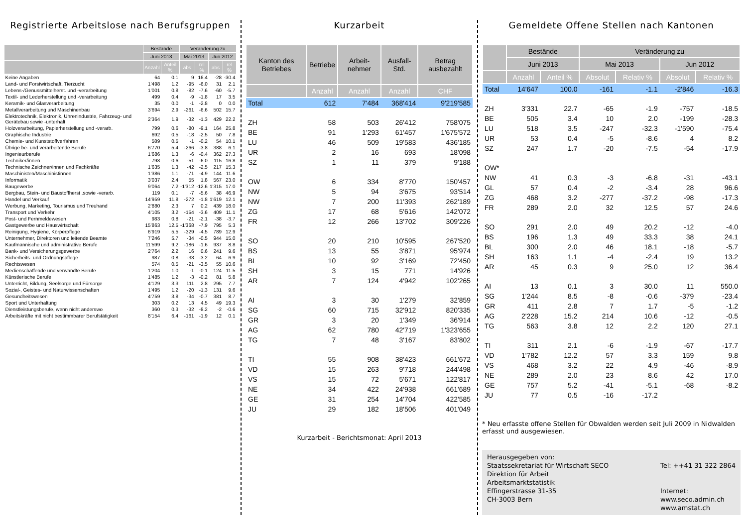Registrierte Arbeitslose nach Berufsgruppen
| | Bestände | | Veränderung zu | | | |
| --- | --- | --- | --- | --- | --- | --- |
| | Juni 2013 | | Mai 2013 | | Jun 2012 | |
| | Anzahl | Anteil % | abs | rel % | abs | rel % |
| Keine Angaben | 64 | 0.1 | 9 | 16.4 | -28 | -30.4 |
| Land- und Forstwirtschaft, Tierzucht | 1'498 | 1.2 | -95 | -6.0 | 31 | 2.1 |
| Lebens-/Genussmittelherst. und -verarbeitung | 1'001 | 0.8 | -82 | -7.6 | -60 | -5.7 |
| Textil- und Lederherstellung und -verarbeitung | 499 | 0.4 | -9 | -1.8 | 17 | 3.5 |
| Keramik- und Glasverarbeitung | 35 | 0.0 | -1 | -2.8 | 0 | 0.0 |
| Metallverarbeitung und Maschinenbau | 3'694 | 2.9 | -261 | -6.6 | 502 | 15.7 |
| Elektrotechnik, Elektronik, Uhrenindustrie, Fahrzeug- und Gerätebau sowie -unterhalt | 2'364 | 1.9 | -32 | -1.3 | 429 | 22.2 |
| Holzverarbeitung, Papierherstellung und -verarb. | 799 | 0.6 | -80 | -9.1 | 164 | 25.8 |
| Graphische Industrie | 692 | 0.5 | -18 | -2.5 | 50 | 7.8 |
| Chemie- und Kunststoffverfahren | 589 | 0.5 | -1 | -0.2 | 54 | 10.1 |
| Übrige be- und verarbeitende Berufe | 6'770 | 5.4 | -266 | -3.8 | 388 | 6.1 |
| Ingenieurberufe | 1'686 | 1.3 | -6 | -0.4 | 362 | 27.3 |
| Techniker/innen | 798 | 0.6 | -51 | -6.0 | 115 | 16.8 |
| Technische Zeichner/innen und Fachkräfte | 1'635 | 1.3 | -42 | -2.5 | 217 | 15.3 |
| Maschinisten/Maschinistinnen | 1'386 | 1.1 | -71 | -4.9 | 144 | 11.6 |
| Informatik | 3'037 | 2.4 | 55 | 1.8 | 567 | 23.0 |
| Baugewerbe | 9'064 | 7.2 | -1'312 | -12.6 | 1'315 | 17.0 |
| Bergbau, Stein- und Baustoffherst .sowie -verarb. | 119 | 0.1 | -7 | -5.6 | 38 | 46.9 |
| Handel und Verkauf | 14'959 | 11.8 | -272 | -1.8 | 1'619 | 12.1 |
| Werbung, Marketing, Tourismus und Treuhand | 2'880 | 2.3 | 7 | 0.2 | 439 | 18.0 |
| Transport und Verkehr | 4'105 | 3.2 | -154 | -3.6 | 409 | 11.1 |
| Post- und Fernmeldewesen | 983 | 0.8 | -21 | -2.1 | -38 | -3.7 |
| Gastgewerbe und Hauswirtschaft | 15'863 | 12.5 | -1'368 | -7.9 | 795 | 5.3 |
| Reinigung, Hygiene, Körperpflege | 6'919 | 5.5 | -329 | -4.5 | 789 | 12.9 |
| Unternehmer, Direktoren und leitende Beamte | 7'246 | 5.7 | -34 | -0.5 | 944 | 15.0 |
| Kaufmännische und administrative Berufe | 11'599 | 9.2 | -186 | -1.6 | 937 | 8.8 |
| Bank- und Versicherungsgewerbe | 2'764 | 2.2 | 16 | 0.6 | 241 | 9.6 |
| Sicherheits- und Ordnungspflege | 987 | 0.8 | -33 | -3.2 | 64 | 6.9 |
| Rechtswesen | 574 | 0.5 | -21 | -3.5 | 55 | 10.6 |
| Medienschaffende und verwandte Berufe | 1'204 | 1.0 | -1 | -0.1 | 124 | 11.5 |
| Künstlerische Berufe | 1'485 | 1.2 | -3 | -0.2 | 81 | 5.8 |
| Unterricht, Bildung, Seelsorge und Fürsorge | 4'129 | 3.3 | 111 | 2.8 | 295 | 7.7 |
| Sozial-, Geistes- und Naturwissenschaften | 1'495 | 1.2 | -20 | -1.3 | 131 | 9.6 |
| Gesundheitswesen | 4'759 | 3.8 | -34 | -0.7 | 381 | 8.7 |
| Sport und Unterhaltung | 303 | 0.2 | 13 | 4.5 | 49 | 19.3 |
| Dienstleistungsberufe, wenn nicht anderswo | 360 | 0.3 | -32 | -8.2 | -2 | -0.6 |
| Arbeitskräfte mit nicht bestimmbarer Berufstätigkeit | 8'154 | 6.4 | -161 | -1.9 | 12 | 0.1 |
Kurzarbeit
| Kanton des Betriebes | Betriebe | Arbeit-nehmer | Ausfall-Std. | Betrag ausbezahlt |
| --- | --- | --- | --- | --- |
| | Anzahl | Anzahl | Anzahl | CHF |
| Total | 612 | 7'484 | 368'414 | 9'219'585 |
| ZH | 58 | 503 | 26'412 | 758'075 |
| BE | 91 | 1'293 | 61'457 | 1'675'572 |
| LU | 46 | 509 | 19'583 | 436'185 |
| UR | 2 | 16 | 693 | 18'098 |
| SZ | 1 | 11 | 379 | 9'188 |
| OW | 6 | 334 | 8'770 | 150'457 |
| NW | 5 | 94 | 3'675 | 93'514 |
| NW | 7 | 200 | 11'393 | 262'189 |
| ZG | 17 | 68 | 5'616 | 142'072 |
| FR | 12 | 266 | 13'702 | 309'226 |
| SO | 20 | 210 | 10'595 | 267'520 |
| BS | 13 | 55 | 3'871 | 95'974 |
| BL | 10 | 92 | 3'169 | 72'450 |
| SH | 3 | 15 | 771 | 14'926 |
| AR | 7 | 124 | 4'942 | 102'265 |
| AI | 3 | 30 | 1'279 | 32'859 |
| SG | 60 | 715 | 32'912 | 820'335 |
| GR | 3 | 20 | 1'349 | 36'914 |
| AG | 62 | 780 | 42'719 | 1'323'655 |
| TG | 7 | 48 | 3'167 | 83'802 |
| TI | 55 | 908 | 38'423 | 661'672 |
| VD | 15 | 263 | 9'718 | 244'498 |
| VS | 15 | 72 | 5'671 | 122'817 |
| NE | 34 | 422 | 24'938 | 661'689 |
| GE | 31 | 254 | 14'704 | 422'585 |
| JU | 29 | 182 | 18'506 | 401'049 |
Kurzarbeit - Berichtsmonat: April 2013
Gemeldete Offene Stellen nach Kantonen
| | Bestände | | Veränderung zu | | | |
| --- | --- | --- | --- | --- | --- | --- |
| | Juni 2013 | | Mai 2013 | | Jun 2012 | |
| | Anzahl | Anteil % | Absolut | Relativ % | Absolut | Relativ % |
| Total | 14'647 | 100.0 | -161 | -1.1 | -2'846 | -16.3 |
| ZH | 3'331 | 22.7 | -65 | -1.9 | -757 | -18.5 |
| BE | 505 | 3.4 | 10 | 2.0 | -199 | -28.3 |
| LU | 518 | 3.5 | -247 | -32.3 | -1'590 | -75.4 |
| UR | 53 | 0.4 | -5 | -8.6 | 4 | 8.2 |
| SZ | 247 | 1.7 | -20 | -7.5 | -54 | -17.9 |
| OW* | | | | | | |
| NW | 41 | 0.3 | -3 | -6.8 | -31 | -43.1 |
| GL | 57 | 0.4 | -2 | -3.4 | 28 | 96.6 |
| ZG | 468 | 3.2 | -277 | -37.2 | -98 | -17.3 |
| FR | 289 | 2.0 | 32 | 12.5 | 57 | 24.6 |
| SO | 291 | 2.0 | 49 | 20.2 | -12 | -4.0 |
| BS | 196 | 1.3 | 49 | 33.3 | 38 | 24.1 |
| BL | 300 | 2.0 | 46 | 18.1 | -18 | -5.7 |
| SH | 163 | 1.1 | -4 | -2.4 | 19 | 13.2 |
| AR | 45 | 0.3 | 9 | 25.0 | 12 | 36.4 |
| AI | 13 | 0.1 | 3 | 30.0 | 11 | 550.0 |
| SG | 1'244 | 8.5 | -8 | -0.6 | -379 | -23.4 |
| GR | 411 | 2.8 | 7 | 1.7 | -5 | -1.2 |
| AG | 2'228 | 15.2 | 214 | 10.6 | -12 | -0.5 |
| TG | 563 | 3.8 | 12 | 2.2 | 120 | 27.1 |
| TI | 311 | 2.1 | -6 | -1.9 | -67 | -17.7 |
| VD | 1'782 | 12.2 | 57 | 3.3 | 159 | 9.8 |
| VS | 468 | 3.2 | 22 | 4.9 | -46 | -8.9 |
| NE | 289 | 2.0 | 23 | 8.6 | 42 | 17.0 |
| GE | 757 | 5.2 | -41 | -5.1 | -68 | -8.2 |
| JU | 77 | 0.5 | -16 | -17.2 | | |
* Neu erfasste offene Stellen für Obwalden werden seit Juli 2009 in Nidwalden erfasst und ausgewiesen.
Herausgegeben von:
Staatssekretariat für Wirtschaft SECO
Direktion für Arbeit
Arbeitsmarktstatistik
Effingerstrasse 31-35
CH-3003 Bern
Tel: ++41 31 322 2864
Internet:
www.seco.admin.ch
www.amstat.ch